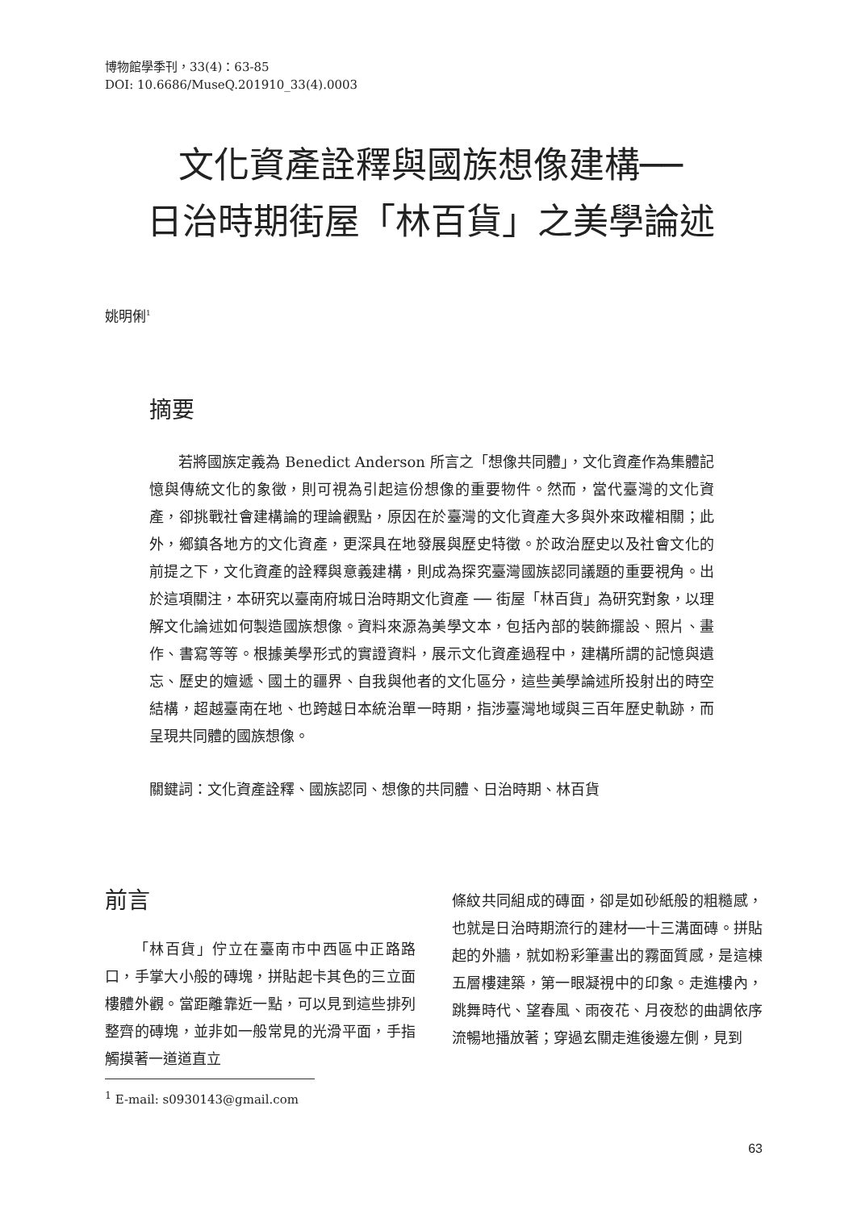博物館學季刊，33(4)：63-85
DOI: 10.6686/MuseQ.201910_33(4).0003
文化資產詮釋與國族想像建構──
日治時期街屋「林百貨」之美學論述
姚明俐<sup>1</sup>
摘要
若將國族定義為 Benedict Anderson 所言之「想像共同體」，文化資產作為集體記憶與傳統文化的象徵，則可視為引起這份想像的重要物件。然而，當代臺灣的文化資產，卻挑戰社會建構論的理論觀點，原因在於臺灣的文化資產大多與外來政權相關；此外，鄉鎮各地方的文化資產，更深具在地發展與歷史特徵。於政治歷史以及社會文化的前提之下，文化資產的詮釋與意義建構，則成為探究臺灣國族認同議題的重要視角。出於這項關注，本研究以臺南府城日治時期文化資產 ── 街屋「林百貨」為研究對象，以理解文化論述如何製造國族想像。資料來源為美學文本，包括內部的裝飾擺設、照片、畫作、書寫等等。根據美學形式的實證資料，展示文化資產過程中，建構所謂的記憶與遺忘、歷史的嬗遞、國土的疆界、自我與他者的文化區分，這些美學論述所投射出的時空結構，超越臺南在地、也跨越日本統治單一時期，指涉臺灣地域與三百年歷史軌跡，而呈現共同體的國族想像。
關鍵詞：文化資產詮釋、國族認同、想像的共同體、日治時期、林百貨
前言
「林百貨」佇立在臺南市中西區中正路路口，手掌大小般的磚塊，拼貼起卡其色的三立面樓體外觀。當距離靠近一點，可以見到這些排列整齊的磚塊，並非如一般常見的光滑平面，手指觸摸著一道道直立
條紋共同組成的磚面，卻是如砂紙般的粗糙感，也就是日治時期流行的建材──十三溝面磚。拼貼起的外牆，就如粉彩筆畫出的霧面質感，是這棟五層樓建築，第一眼凝視中的印象。走進樓內，跳舞時代、望春風、雨夜花、月夜愁的曲調依序流暢地播放著；穿過玄關走進後邊左側，見到
<sup>1</sup> E-mail: s0930143@gmail.com
63